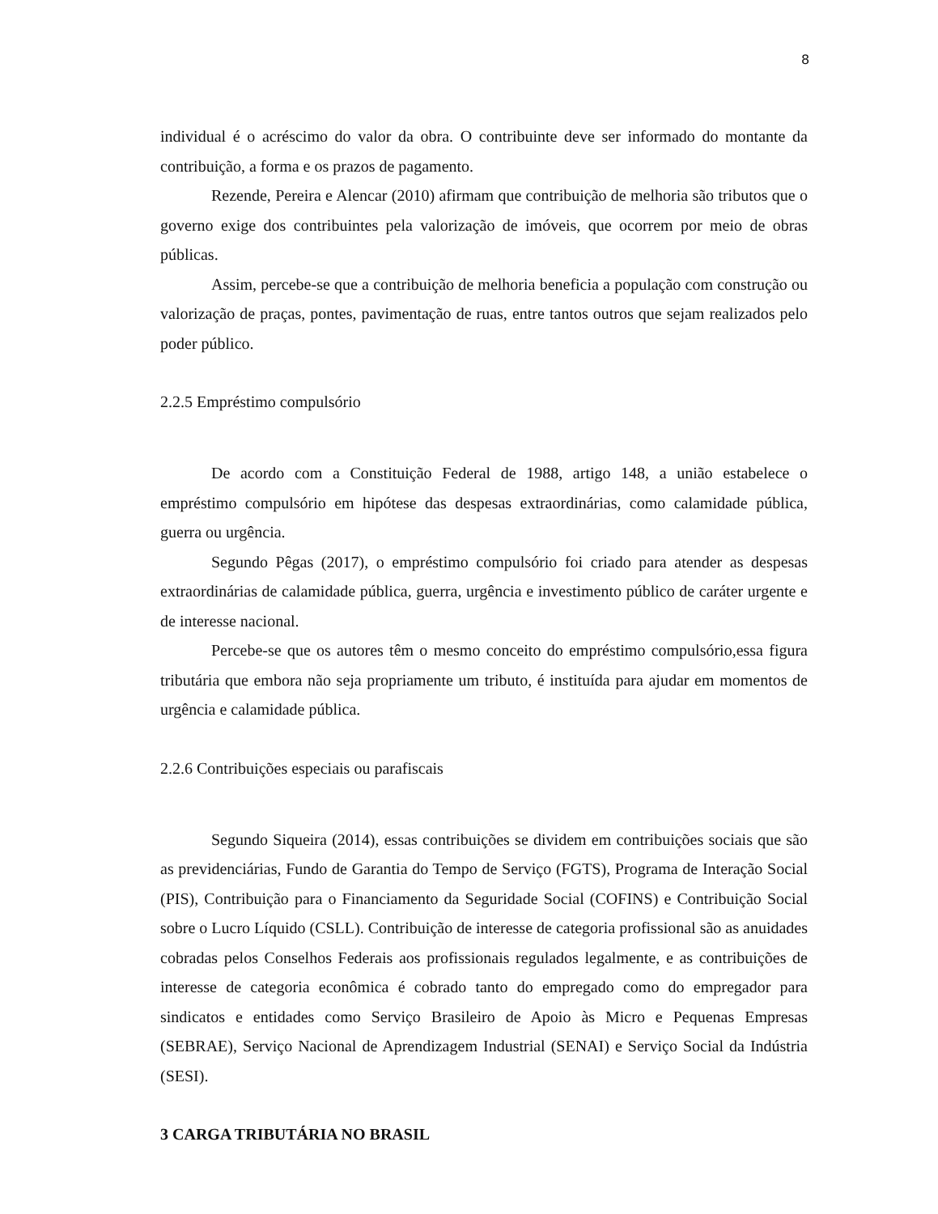8
individual é o acréscimo do valor da obra. O contribuinte deve ser informado do montante da contribuição, a forma e os prazos de pagamento.
Rezende, Pereira e Alencar (2010) afirmam que contribuição de melhoria são tributos que o governo exige dos contribuintes pela valorização de imóveis, que ocorrem por meio de obras públicas.
Assim, percebe-se que a contribuição de melhoria beneficia a população com construção ou valorização de praças, pontes, pavimentação de ruas, entre tantos outros que sejam realizados pelo poder público.
2.2.5 Empréstimo compulsório
De acordo com a Constituição Federal de 1988, artigo 148, a união estabelece o empréstimo compulsório em hipótese das despesas extraordinárias, como calamidade pública, guerra ou urgência.
Segundo Pêgas (2017), o empréstimo compulsório foi criado para atender as despesas extraordinárias de calamidade pública, guerra, urgência e investimento público de caráter urgente e de interesse nacional.
Percebe-se que os autores têm o mesmo conceito do empréstimo compulsório,essa figura tributária que embora não seja propriamente um tributo, é instituída para ajudar em momentos de urgência e calamidade pública.
2.2.6 Contribuições especiais ou parafiscais
Segundo Siqueira (2014), essas contribuições se dividem em contribuições sociais que são as previdenciárias, Fundo de Garantia do Tempo de Serviço (FGTS), Programa de Interação Social (PIS), Contribuição para o Financiamento da Seguridade Social (COFINS) e Contribuição Social sobre o Lucro Líquido (CSLL). Contribuição de interesse de categoria profissional são as anuidades cobradas pelos Conselhos Federais aos profissionais regulados legalmente, e as contribuições de interesse de categoria econômica é cobrado tanto do empregado como do empregador para sindicatos e entidades como Serviço Brasileiro de Apoio às Micro e Pequenas Empresas (SEBRAE), Serviço Nacional de Aprendizagem Industrial (SENAI) e Serviço Social da Indústria (SESI).
3 CARGA TRIBUTÁRIA NO BRASIL